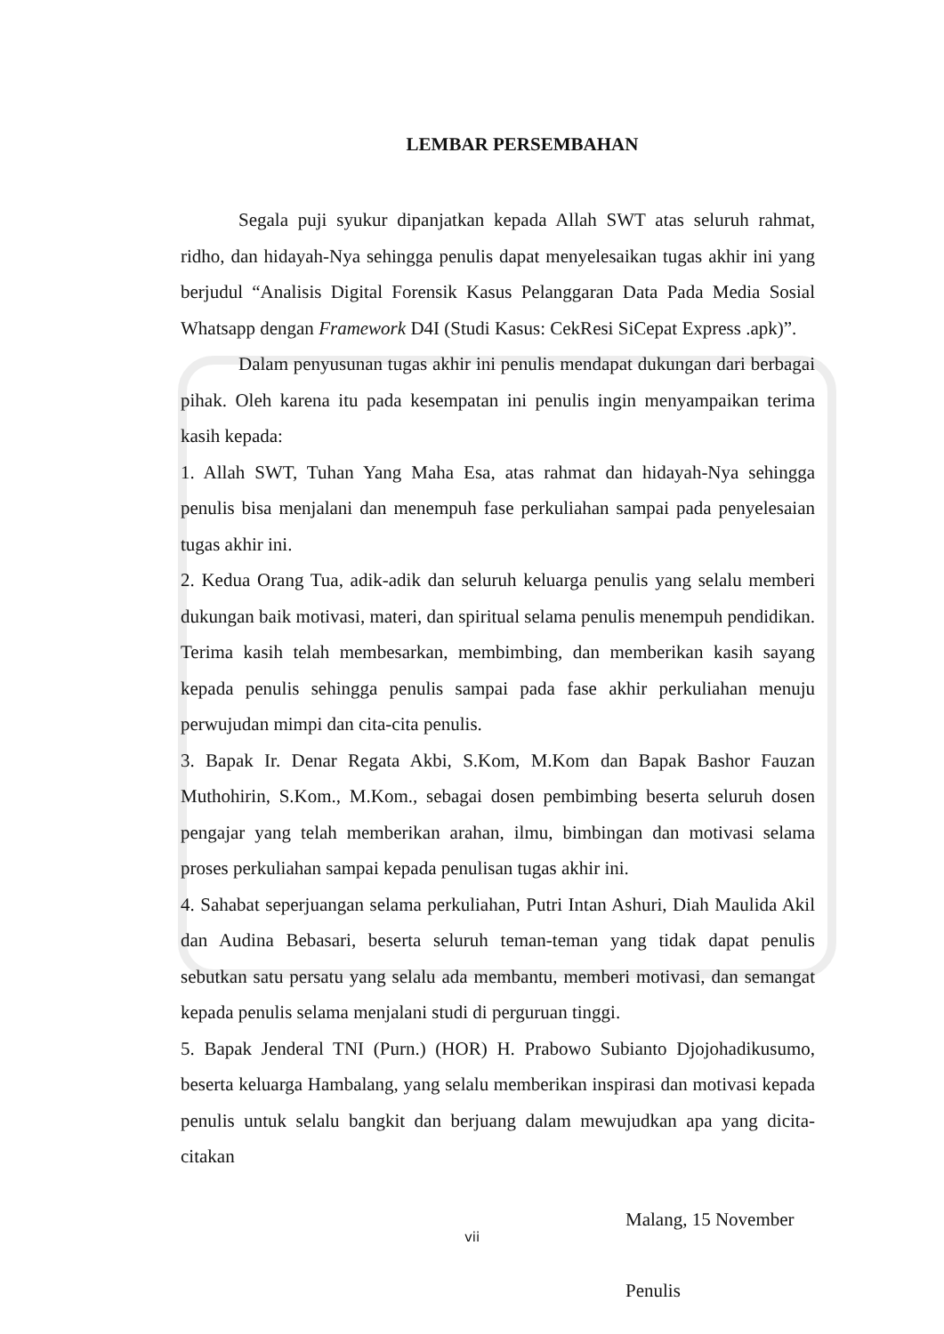LEMBAR PERSEMBAHAN
Segala puji syukur dipanjatkan kepada Allah SWT atas seluruh rahmat, ridho, dan hidayah-Nya sehingga penulis dapat menyelesaikan tugas akhir ini yang berjudul “Analisis Digital Forensik Kasus Pelanggaran Data Pada Media Sosial Whatsapp dengan Framework D4I (Studi Kasus: CekResi SiCepat Express .apk)”.
Dalam penyusunan tugas akhir ini penulis mendapat dukungan dari berbagai pihak. Oleh karena itu pada kesempatan ini penulis ingin menyampaikan terima kasih kepada:
1. Allah SWT, Tuhan Yang Maha Esa, atas rahmat dan hidayah-Nya sehingga penulis bisa menjalani dan menempuh fase perkuliahan sampai pada penyelesaian tugas akhir ini.
2. Kedua Orang Tua, adik-adik dan seluruh keluarga penulis yang selalu memberi dukungan baik motivasi, materi, dan spiritual selama penulis menempuh pendidikan. Terima kasih telah membesarkan, membimbing, dan memberikan kasih sayang kepada penulis sehingga penulis sampai pada fase akhir perkuliahan menuju perwujudan mimpi dan cita-cita penulis.
3. Bapak Ir. Denar Regata Akbi, S.Kom, M.Kom dan Bapak Bashor Fauzan Muthohirin, S.Kom., M.Kom., sebagai dosen pembimbing beserta seluruh dosen pengajar yang telah memberikan arahan, ilmu, bimbingan dan motivasi selama proses perkuliahan sampai kepada penulisan tugas akhir ini.
4. Sahabat seperjuangan selama perkuliahan, Putri Intan Ashuri, Diah Maulida Akil dan Audina Bebasari, beserta seluruh teman-teman yang tidak dapat penulis sebutkan satu persatu yang selalu ada membantu, memberi motivasi, dan semangat kepada penulis selama menjalani studi di perguruan tinggi.
5. Bapak Jenderal TNI (Purn.) (HOR) H. Prabowo Subianto Djojohadikusumo, beserta keluarga Hambalang, yang selalu memberikan inspirasi dan motivasi kepada penulis untuk selalu bangkit dan berjuang dalam mewujudkan apa yang dicita-citakan
Malang, 15 November
Penulis
vii